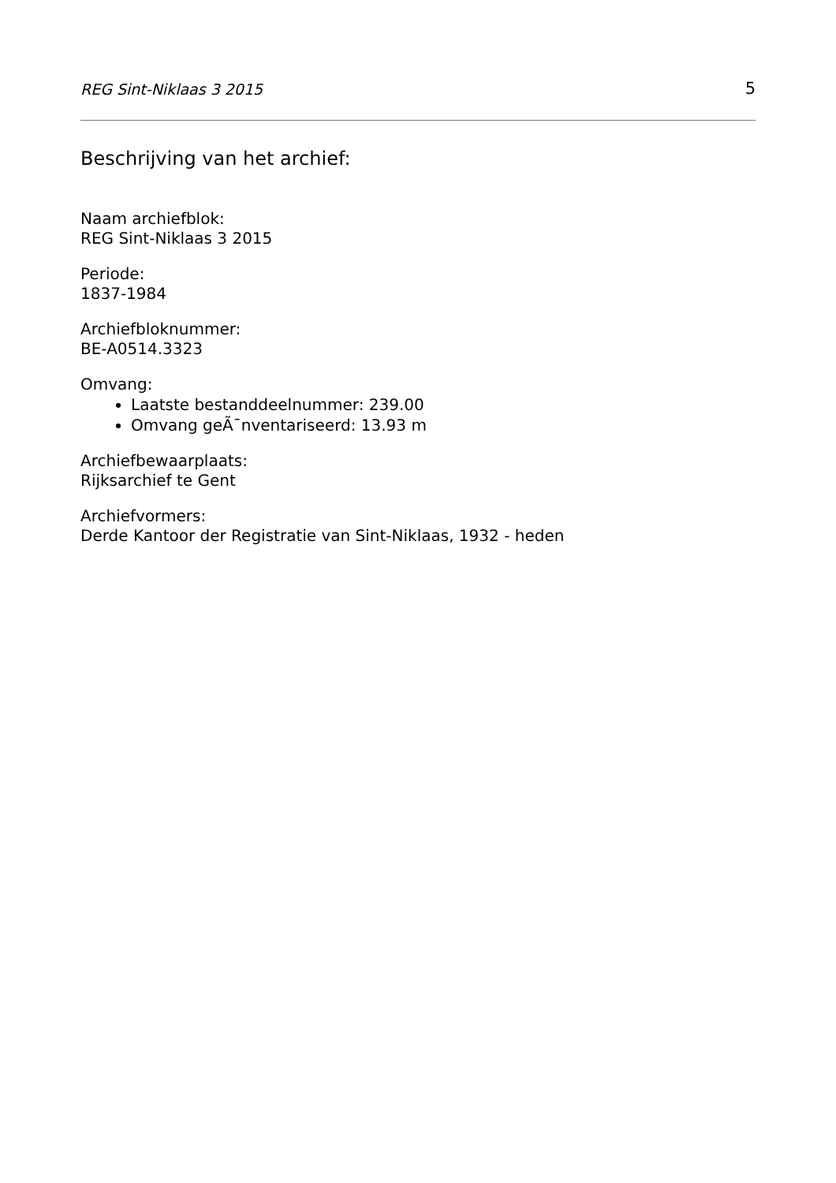REG Sint-Niklaas 3 2015 5
Beschrijving van het archief:
Naam archiefblok:
REG Sint-Niklaas 3 2015
Periode:
1837-1984
Archiefbloknummer:
BE-A0514.3323
Omvang:
Laatste bestanddeelnummer: 239.00
Omvang geÃ¯nventariseerd: 13.93 m
Archiefbewaarplaats:
Rijksarchief te Gent
Archiefvormers:
Derde Kantoor der Registratie van Sint-Niklaas, 1932 - heden